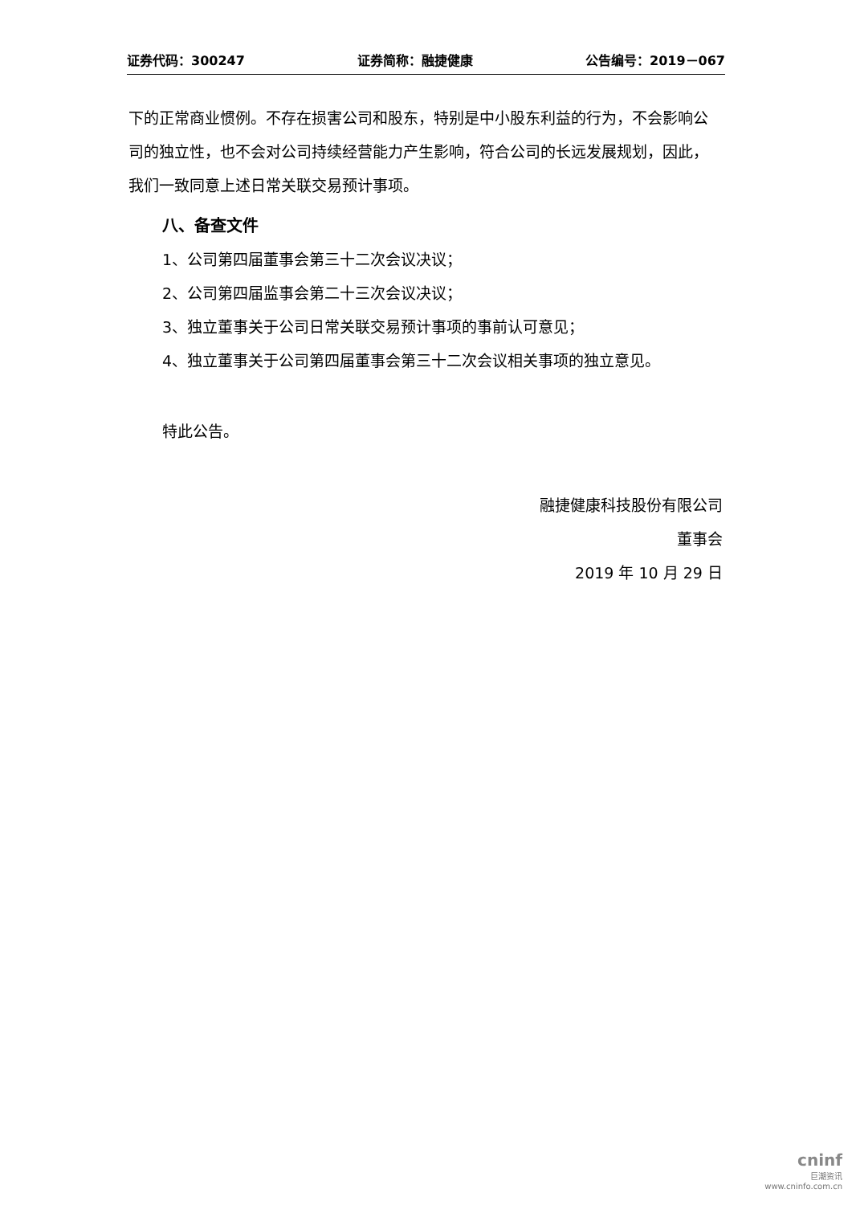证券代码：300247 证券简称：融捷健康 公告编号：2019－067
下的正常商业惯例。不存在损害公司和股东，特别是中小股东利益的行为，不会影响公司的独立性，也不会对公司持续经营能力产生影响，符合公司的长远发展规划，因此，我们一致同意上述日常关联交易预计事项。
八、备查文件
1、公司第四届董事会第三十二次会议决议；
2、公司第四届监事会第二十三次会议决议；
3、独立董事关于公司日常关联交易预计事项的事前认可意见；
4、独立董事关于公司第四届董事会第三十二次会议相关事项的独立意见。
特此公告。
融捷健康科技股份有限公司
董事会
2019 年 10 月 29 日
cninf
巨潮资讯
www.cninfo.com.cn